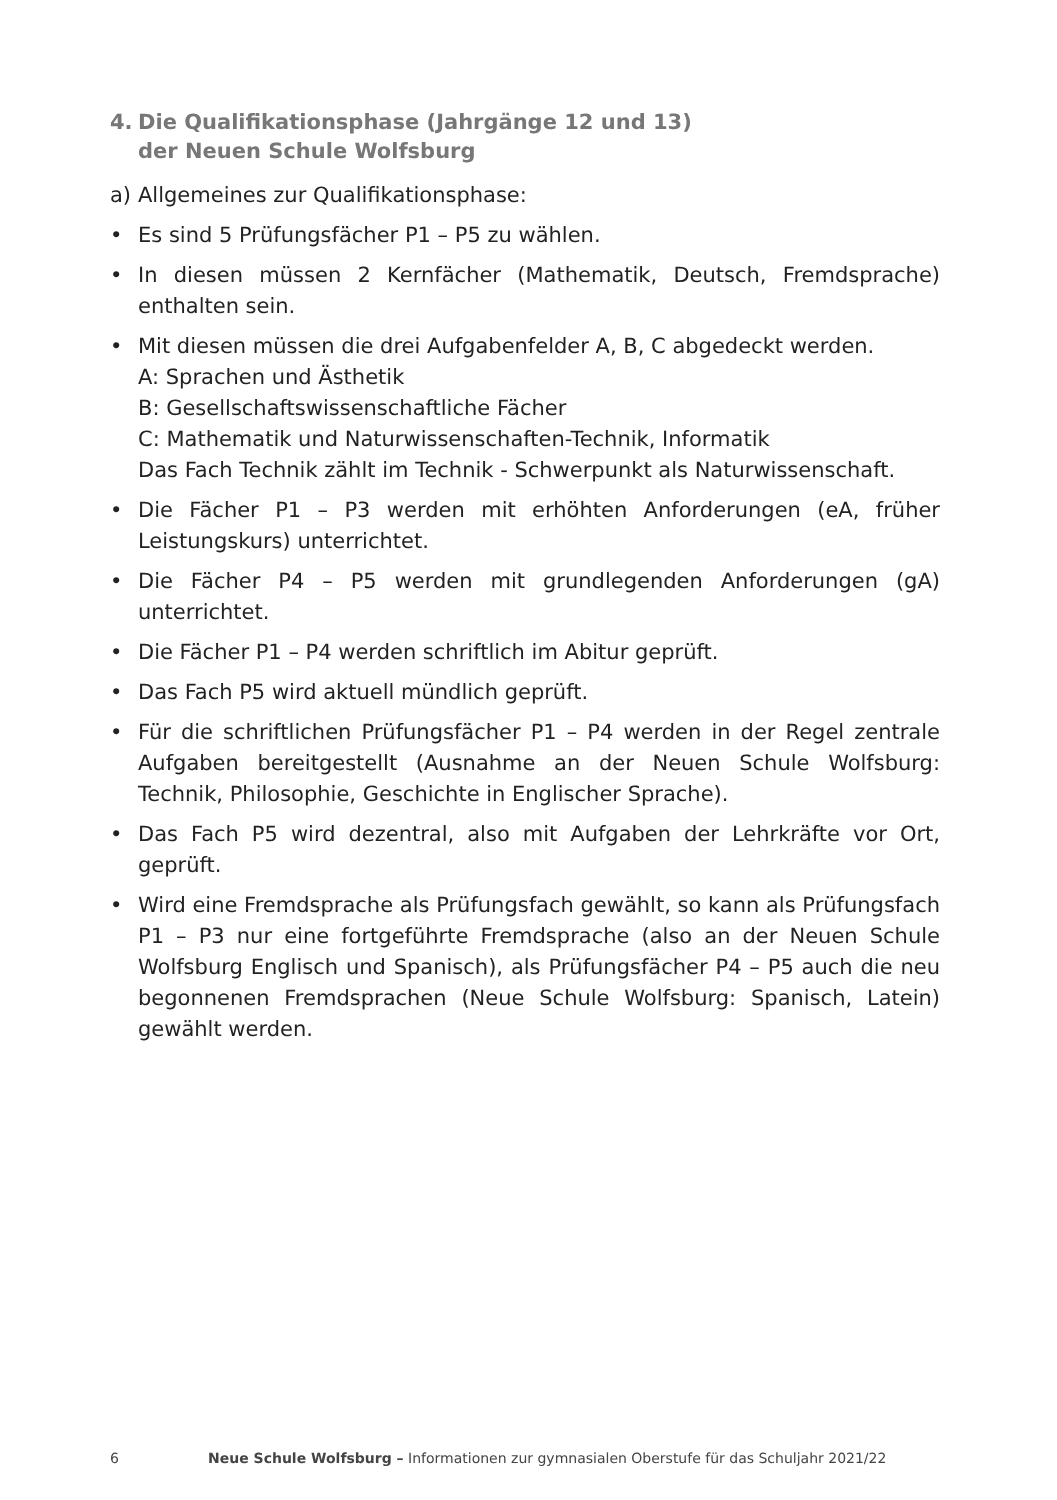4. Die Qualifikationsphase (Jahrgänge 12 und 13)
der Neuen Schule Wolfsburg
a) Allgemeines zur Qualifikationsphase:
• Es sind 5 Prüfungsfächer P1 – P5 zu wählen.
• In diesen müssen 2 Kernfächer (Mathematik, Deutsch, Fremdsprache) enthalten sein.
• Mit diesen müssen die drei Aufgabenfelder A, B, C abgedeckt werden.
A: Sprachen und Ästhetik
B: Gesellschaftswissenschaftliche Fächer
C: Mathematik und Naturwissenschaften-Technik, Informatik
Das Fach Technik zählt im Technik - Schwerpunkt als Naturwissenschaft.
• Die Fächer P1 – P3 werden mit erhöhten Anforderungen (eA, früher Leistungskurs) unterrichtet.
• Die Fächer P4 – P5 werden mit grundlegenden Anforderungen (gA) unterrichtet.
• Die Fächer P1 – P4 werden schriftlich im Abitur geprüft.
• Das Fach P5 wird aktuell mündlich geprüft.
• Für die schriftlichen Prüfungsfächer P1 – P4 werden in der Regel zentrale Aufgaben bereitgestellt (Ausnahme an der Neuen Schule Wolfsburg: Technik, Philosophie, Geschichte in Englischer Sprache).
• Das Fach P5 wird dezentral, also mit Aufgaben der Lehrkräfte vor Ort, geprüft.
• Wird eine Fremdsprache als Prüfungsfach gewählt, so kann als Prüfungsfach P1 – P3 nur eine fortgeführte Fremdsprache (also an der Neuen Schule Wolfsburg Englisch und Spanisch), als Prüfungsfächer P4 – P5 auch die neu begonnenen Fremdsprachen (Neue Schule Wolfsburg: Spanisch, Latein) gewählt werden.
6 Neue Schule Wolfsburg – Informationen zur gymnasialen Oberstufe für das Schuljahr 2021/22